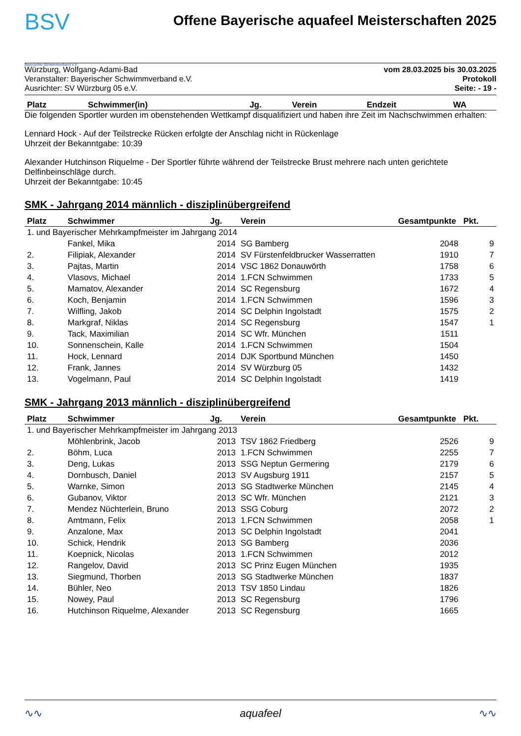BSV
Bayerischer Schwimmverband e.V.
Offene Bayerische aquafeel Meisterschaften 2025
Würzburg, Wolfgang-Adami-Bad
Veranstalter: Bayerischer Schwimmverband e.V.
Ausrichter: SV Würzburg 05 e.V.
vom 28.03.2025 bis 30.03.2025
Protokoll
Seite: - 19 -
| Platz | Schwimmer(in) | Jg. | Verein | Endzeit | WA |
| --- | --- | --- | --- | --- | --- |
Die folgenden Sportler wurden im obenstehenden Wettkampf disqualifiziert und haben ihre Zeit im Nachschwimmen erhalten:
Lennard Hock - Auf der Teilstrecke Rücken erfolgte der Anschlag nicht in Rückenlage
Uhrzeit der Bekanntgabe: 10:39
Alexander Hutchinson Riquelme - Der Sportler führte während der Teilstrecke Brust mehrere nach unten gerichtete Delfinbeinschläge durch.
Uhrzeit der Bekanntgabe: 10:45
SMK - Jahrgang 2014 männlich - disziplinübergreifend
| Platz | Schwimmer | Jg. | Verein | Gesamtpunkte | Pkt. |
| --- | --- | --- | --- | --- | --- |
| 1. und Bayerischer Mehrkampfmeister im Jahrgang 2014 | | | | | |
| | Fankel, Mika | 2014 | SG Bamberg | 2048 | 9 |
| 2. | Filipiak, Alexander | 2014 | SV Fürstenfeldbrucker Wasserratten | 1910 | 7 |
| 3. | Pajtas, Martin | 2014 | VSC 1862 Donauwörth | 1758 | 6 |
| 4. | Vlasovs, Michael | 2014 | 1.FCN Schwimmen | 1733 | 5 |
| 5. | Mamatov, Alexander | 2014 | SC Regensburg | 1672 | 4 |
| 6. | Koch, Benjamin | 2014 | 1.FCN Schwimmen | 1596 | 3 |
| 7. | Wilfling, Jakob | 2014 | SC Delphin Ingolstadt | 1575 | 2 |
| 8. | Markgraf, Niklas | 2014 | SC Regensburg | 1547 | 1 |
| 9. | Tack, Maximilian | 2014 | SC Wfr. München | 1511 | |
| 10. | Sonnenschein, Kalle | 2014 | 1.FCN Schwimmen | 1504 | |
| 11. | Hock, Lennard | 2014 | DJK Sportbund München | 1450 | |
| 12. | Frank, Jannes | 2014 | SV Würzburg 05 | 1432 | |
| 13. | Vogelmann, Paul | 2014 | SC Delphin Ingolstadt | 1419 | |
SMK - Jahrgang 2013 männlich - disziplinübergreifend
| Platz | Schwimmer | Jg. | Verein | Gesamtpunkte | Pkt. |
| --- | --- | --- | --- | --- | --- |
| 1. und Bayerischer Mehrkampfmeister im Jahrgang 2013 | | | | | |
| | Möhlenbrink, Jacob | 2013 | TSV 1862 Friedberg | 2526 | 9 |
| 2. | Böhm, Luca | 2013 | 1.FCN Schwimmen | 2255 | 7 |
| 3. | Deng, Lukas | 2013 | SSG Neptun Germering | 2179 | 6 |
| 4. | Dornbusch, Daniel | 2013 | SV Augsburg 1911 | 2157 | 5 |
| 5. | Warnke, Simon | 2013 | SG Stadtwerke München | 2145 | 4 |
| 6. | Gubanov, Viktor | 2013 | SC Wfr. München | 2121 | 3 |
| 7. | Mendez Nüchterlein, Bruno | 2013 | SSG Coburg | 2072 | 2 |
| 8. | Amtmann, Felix | 2013 | 1.FCN Schwimmen | 2058 | 1 |
| 9. | Anzalone, Max | 2013 | SC Delphin Ingolstadt | 2041 | |
| 10. | Schick, Hendrik | 2013 | SG Bamberg | 2036 | |
| 11. | Koepnick, Nicolas | 2013 | 1.FCN Schwimmen | 2012 | |
| 12. | Rangelov, David | 2013 | SC Prinz Eugen München | 1935 | |
| 13. | Siegmund, Thorben | 2013 | SG Stadtwerke München | 1837 | |
| 14. | Bühler, Neo | 2013 | TSV 1850 Lindau | 1826 | |
| 15. | Nowey, Paul | 2013 | SC Regensburg | 1796 | |
| 16. | Hutchinson Riquelme, Alexander | 2013 | SC Regensburg | 1665 | |
∿∿ aquafeel ∿∿